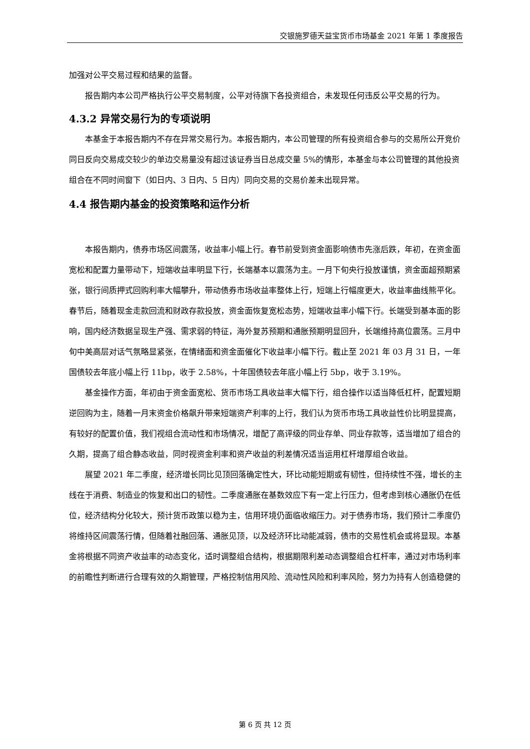交银施罗德天益宝货币市场基金 2021 年第 1 季度报告
加强对公平交易过程和结果的监督。
报告期内本公司严格执行公平交易制度，公平对待旗下各投资组合，未发现任何违反公平交易的行为。
4.3.2 异常交易行为的专项说明
本基金于本报告期内不存在异常交易行为。本报告期内，本公司管理的所有投资组合参与的交易所公开竞价同日反向交易成交较少的单边交易量没有超过该证券当日总成交量 5%的情形，本基金与本公司管理的其他投资组合在不同时间窗下（如日内、3 日内、5 日内）同向交易的交易价差未出现异常。
4.4 报告期内基金的投资策略和运作分析
本报告期内，债券市场区间震荡，收益率小幅上行。春节前受到资金面影响债市先涨后跌，年初，在资金面宽松和配置力量带动下，短端收益率明显下行，长端基本以震荡为主。一月下旬央行投放谨慎，资金面超预期紧张，银行间质押式回购利率大幅攀升，带动债券市场收益率整体上行，短端上行幅度更大，收益率曲线熊平化。春节后，随着现金走款回流和财政存款投放，资金面恢复宽松态势，短端收益率小幅下行。长端受到基本面的影响，国内经济数据呈现生产强、需求弱的特征，海外复苏预期和通胀预期明显回升，长端维持高位震荡。三月中旬中美高层对话气氛略显紧张，在情绪面和资金面催化下收益率小幅下行。截止至 2021 年 03 月 31 日，一年国债较去年底小幅上行 11bp，收于 2.58%，十年国债较去年底小幅上行 5bp，收于 3.19%。
基金操作方面，年初由于资金面宽松、货币市场工具收益率大幅下行，组合操作以适当降低杠杆，配置短期逆回购为主，随着一月末资金价格飙升带来短端资产利率的上行，我们认为货币市场工具收益性价比明显提高，有较好的配置价值，我们视组合流动性和市场情况，增配了高评级的同业存单、同业存款等，适当增加了组合的久期，提高了组合静态收益，同时视资金利率和资产收益的利差情况适当运用杠杆增厚组合收益。
展望 2021 年二季度，经济增长同比见顶回落确定性大，环比动能短期或有韧性，但持续性不强，增长的主线在于消费、制造业的恢复和出口的韧性。二季度通胀在基数效应下有一定上行压力，但考虑到核心通胀仍在低位，经济结构分化较大，预计货币政策以稳为主，信用环境仍面临收缩压力。对于债券市场，我们预计二季度仍将维持区间震荡行情，但随着社融回落、通胀见顶，以及经济环比动能减弱，债市的交易性机会或将显现。本基金将根据不同资产收益率的动态变化，适时调整组合结构，根据期限利差动态调整组合杠杆率，通过对市场利率的前瞻性判断进行合理有效的久期管理，严格控制信用风险、流动性风险和利率风险，努力为持有人创造稳健的
第 6 页 共 12 页